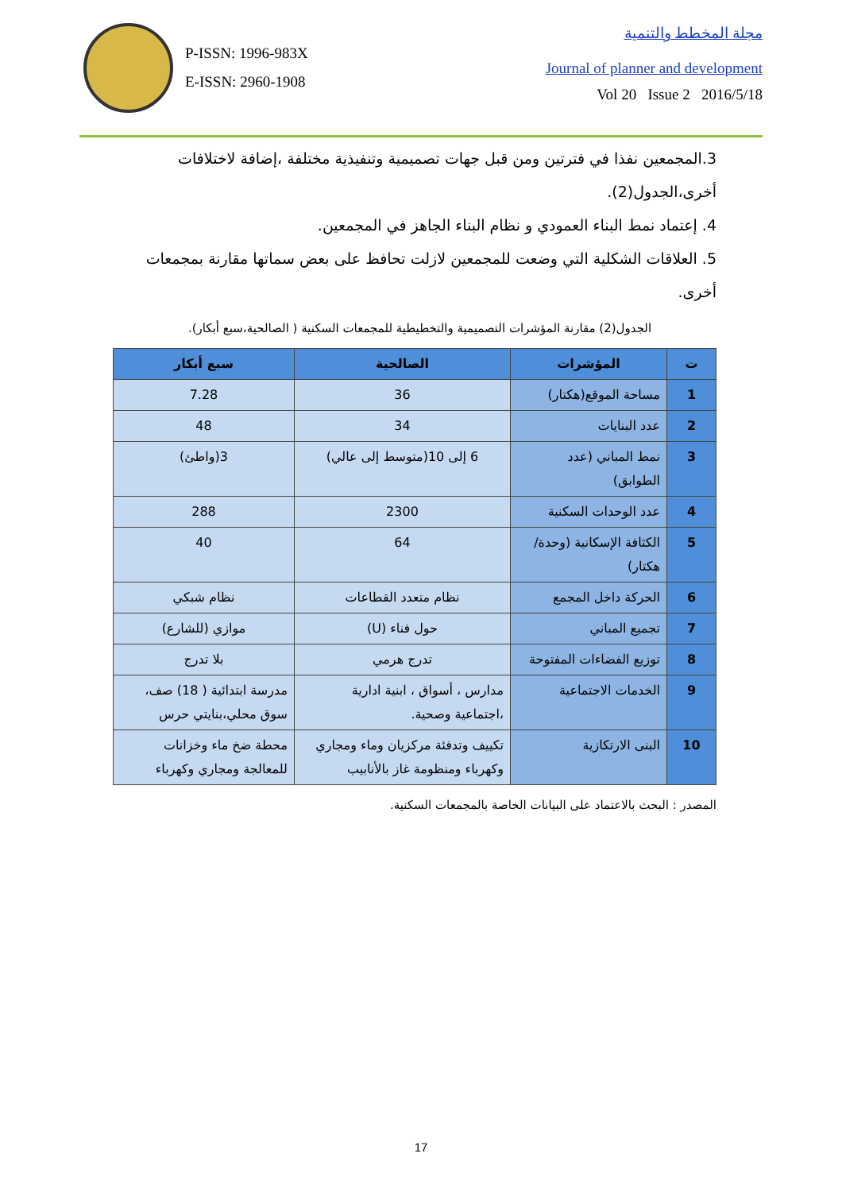P-ISSN: 1996-983X
E-ISSN: 2960-1908
مجلة المخطط والتنمية
Journal of planner and development
Vol 20 Issue 2 2016/5/18
3.المجمعين نفذا في فترتين ومن قبل جهات تصميمية وتنفيذية مختلفة ،إضافة لاختلافات أخرى،الجدول(2).
4. إعتماد نمط البناء العمودي و نظام البناء الجاهز في المجمعين.
5. العلاقات الشكلية التي وضعت للمجمعين لازلت تحافظ على بعض سماتها مقارنة بمجمعات أخرى.
الجدول(2) مقارنة المؤشرات التصميمية والتخطيطية للمجمعات السكنية ( الصالحية،سبع أبكار).
| ت | المؤشرات | الصالحية | سبع أبكار |
| --- | --- | --- | --- |
| 1 | مساحة الموقع(هكتار) | 36 | 7.28 |
| 2 | عدد البنايات | 34 | 48 |
| 3 | نمط المباني (عدد الطوابق) | 6 إلى 10(متوسط إلى عالي) | 3(واطئ) |
| 4 | عدد الوحدات السكنية | 2300 | 288 |
| 5 | الكثافة الإسكانية (وحدة/هكتار) | 64 | 40 |
| 6 | الحركة داخل المجمع | نظام متعدد القطاعات | نظام شبكي |
| 7 | تجميع المباني | حول فناء (U) | موازي (للشارع) |
| 8 | توزيع الفضاءات المفتوحة | تدرج هرمي | بلا تدرج |
| 9 | الخدمات الاجتماعية | مدارس ، أسواق ، ابنية ادارية ،اجتماعية وصحية. | مدرسة ابتدائية ( 18) صف، سوق محلي،بنايتي حرس |
| 10 | البنى الارتكازية | تكييف وتدفئة مركزيان وماء ومجاري وكهرباء ومنظومة غاز بالأنابيب | محطة ضخ ماء وخزانات للمعالجة ومجاري وكهرباء |
المصدر : البحث بالاعتماد على البيانات الخاصة بالمجمعات السكنية.
17